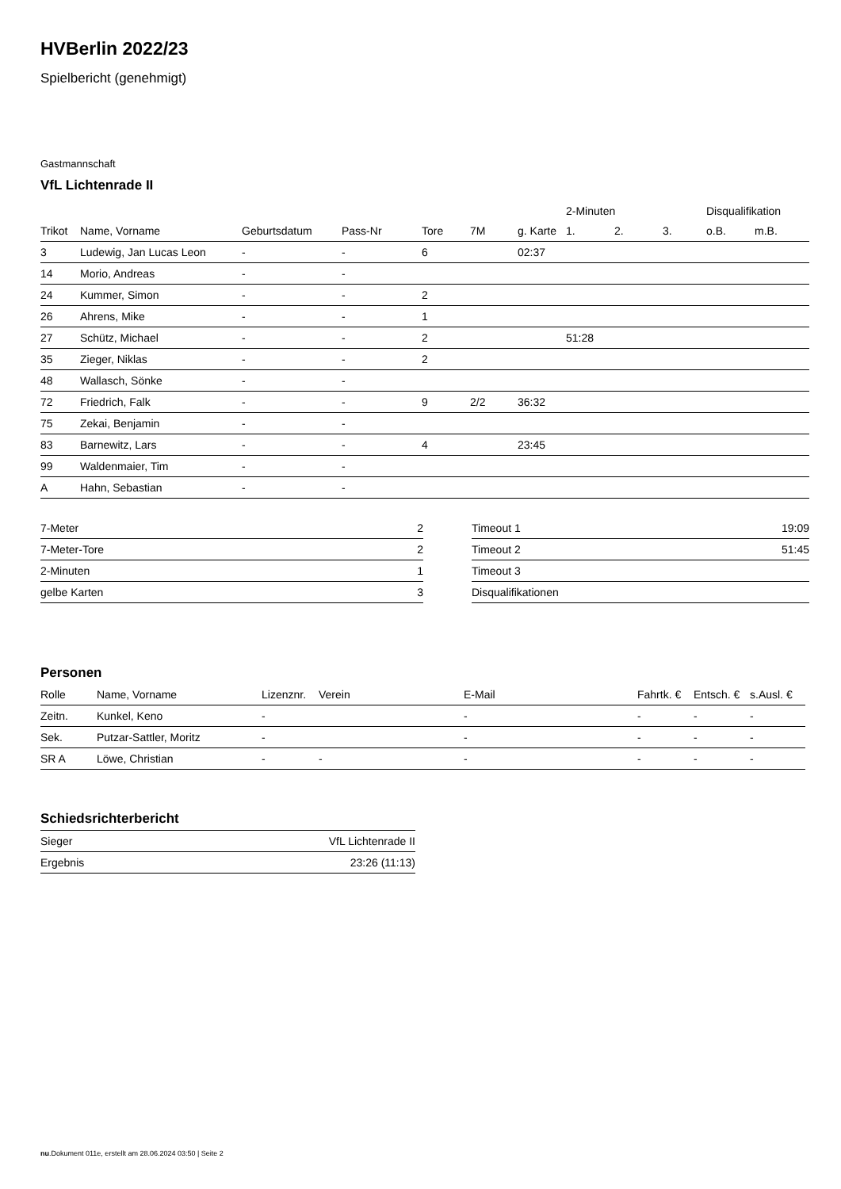HVBerlin 2022/23
Spielbericht (genehmigt)
Gastmannschaft
VfL Lichtenrade II
| | | | | | | | 2-Minuten | | | Disqualifikation | |
| --- | --- | --- | --- | --- | --- | --- | --- | --- | --- | --- | --- |
| Trikot | Name, Vorname | Geburtsdatum | Pass-Nr | Tore | 7M | g. Karte | 1. | 2. | 3. | o.B. | m.B. |
| 3 | Ludewig, Jan Lucas Leon | - | - | 6 | | 02:37 | | | | | |
| 14 | Morio, Andreas | - | - | | | | | | | | |
| 24 | Kummer, Simon | - | - | 2 | | | | | | | |
| 26 | Ahrens, Mike | - | - | 1 | | | | | | | |
| 27 | Schütz, Michael | - | - | 2 | | | 51:28 | | | | |
| 35 | Zieger, Niklas | - | - | 2 | | | | | | | |
| 48 | Wallasch, Sönke | - | - | | | | | | | | |
| 72 | Friedrich, Falk | - | - | 9 | 2/2 | 36:32 | | | | | |
| 75 | Zekai, Benjamin | - | - | | | | | | | | |
| 83 | Barnewitz, Lars | - | - | 4 | | 23:45 | | | | | |
| 99 | Waldenmaier, Tim | - | - | | | | | | | | |
| A | Hahn, Sebastian | - | - | | | | | | | | |
| 7-Meter | 2 |
| 7-Meter-Tore | 2 |
| 2-Minuten | 1 |
| gelbe Karten | 3 |
| Timeout 1 | 19:09 |
| Timeout 2 | 51:45 |
| Timeout 3 | |
| Disqualifikationen | |
Personen
| Rolle | Name, Vorname | Lizenznr. | Verein | E-Mail | Fahrtk. € | Entsch. € | s.Ausl. € |
| --- | --- | --- | --- | --- | --- | --- | --- |
| Zeitn. | Kunkel, Keno | - | | - | - | - | - |
| Sek. | Putzar-Sattler, Moritz | - | | - | - | - | - |
| SR A | Löwe, Christian | - | - | - | - | - | - |
Schiedsrichterbericht
| Sieger | VfL Lichtenrade II |
| Ergebnis | 23:26 (11:13) |
nu.Dokument 011e, erstellt am 28.06.2024 03:50 | Seite 2